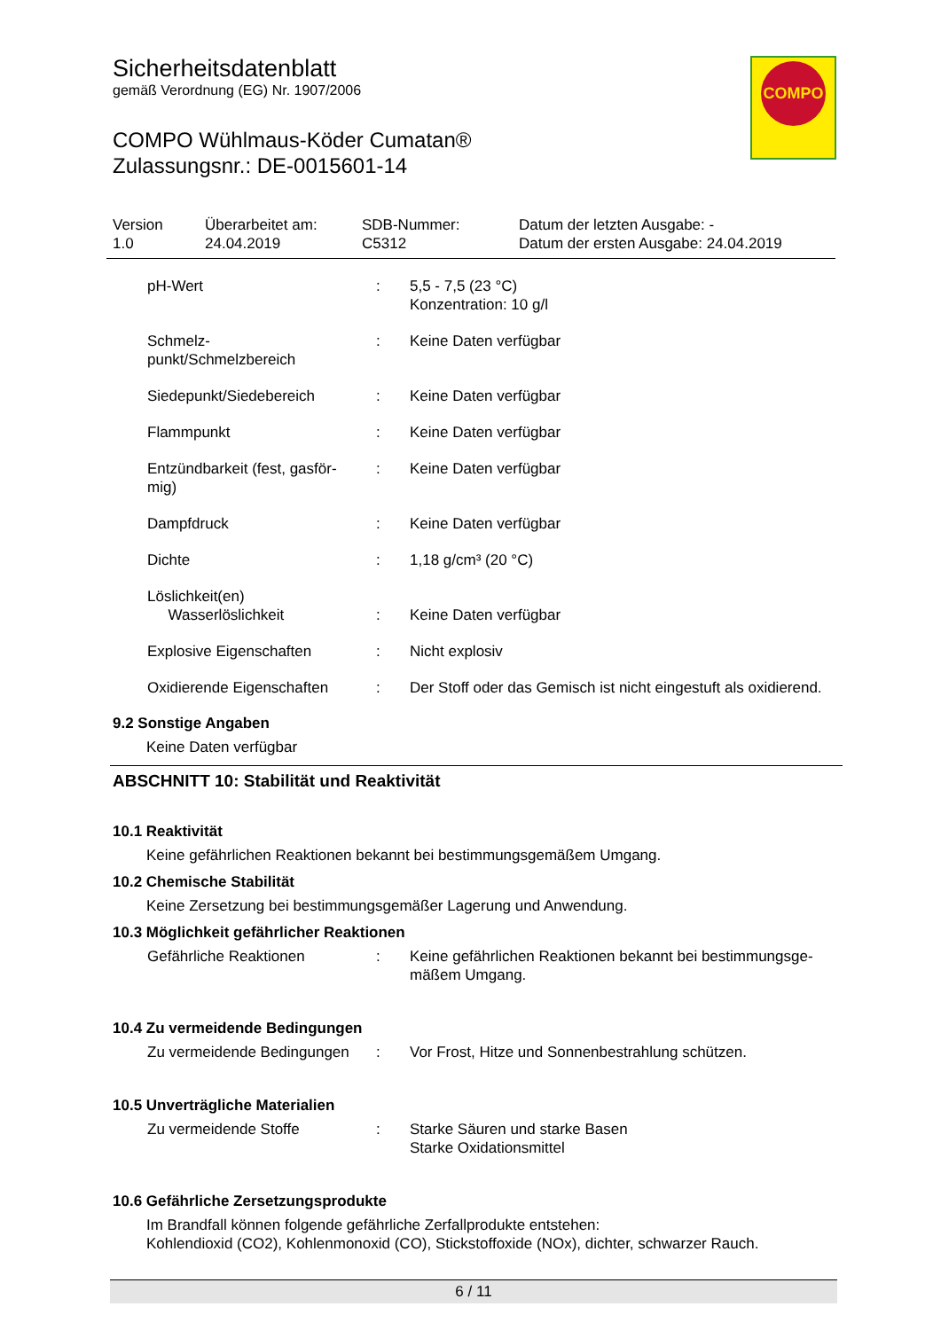Sicherheitsdatenblatt
gemäß Verordnung (EG) Nr. 1907/2006
COMPO Wühlmaus-Köder Cumatan®
Zulassungsnr.: DE-0015601-14
COMPO
| Version 1.0 | Überarbeitet am: 24.04.2019 | SDB-Nummer: C5312 | Datum der letzten Ausgabe: - Datum der ersten Ausgabe: 24.04.2019 |
| pH-Wert | : | 5,5 - 7,5 (23 °C) Konzentration: 10 g/l |
| Schmelz- punkt/Schmelzbereich | : | Keine Daten verfügbar |
| Siedepunkt/Siedebereich | : | Keine Daten verfügbar |
| Flammpunkt | : | Keine Daten verfügbar |
| Entzündbarkeit (fest, gasför- mig) | : | Keine Daten verfügbar |
| Dampfdruck | : | Keine Daten verfügbar |
| Dichte | : | 1,18 g/cm³ (20 °C) |
| Löslichkeit(en) Wasserlöslichkeit | : | Keine Daten verfügbar |
| Explosive Eigenschaften | : | Nicht explosiv |
| Oxidierende Eigenschaften | : | Der Stoff oder das Gemisch ist nicht eingestuft als oxidierend. |
9.2 Sonstige Angaben
Keine Daten verfügbar
ABSCHNITT 10: Stabilität und Reaktivität
10.1 Reaktivität
Keine gefährlichen Reaktionen bekannt bei bestimmungsgemäßem Umgang.
10.2 Chemische Stabilität
Keine Zersetzung bei bestimmungsgemäßer Lagerung und Anwendung.
10.3 Möglichkeit gefährlicher Reaktionen
| Gefährliche Reaktionen | : | Keine gefährlichen Reaktionen bekannt bei bestimmungsge- mäßem Umgang. |
10.4 Zu vermeidende Bedingungen
| Zu vermeidende Bedingungen | : | Vor Frost, Hitze und Sonnenbestrahlung schützen. |
10.5 Unverträgliche Materialien
| Zu vermeidende Stoffe | : | Starke Säuren und starke Basen Starke Oxidationsmittel |
10.6 Gefährliche Zersetzungsprodukte
Im Brandfall können folgende gefährliche Zerfallprodukte entstehen:
Kohlendioxid (CO2), Kohlenmonoxid (CO), Stickstoffoxide (NOx), dichter, schwarzer Rauch.
6 / 11